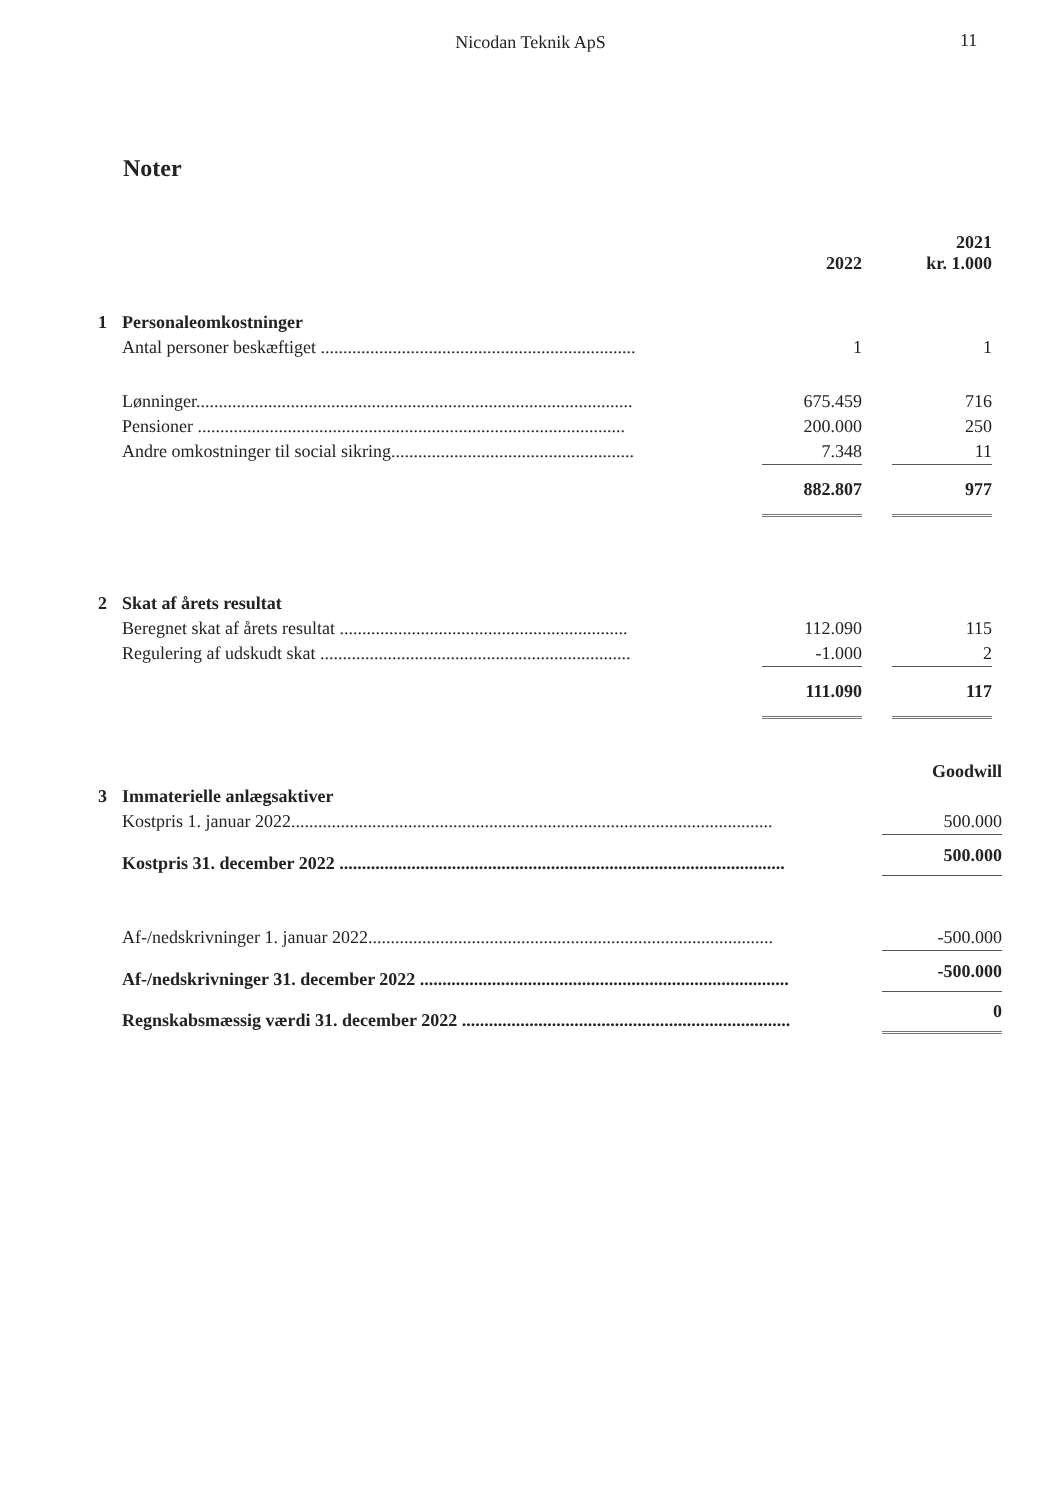Nicodan Teknik ApS 11
Noter
| | | 2022 | | 2021 kr. 1.000 |
| --- | --- | --- | --- | --- |
| 1 | Personaleomkostninger | | | |
| | Antal personer beskæftiget ...................................................................... | 1 | | 1 |
| | Lønninger................................................................................................. | 675.459 | | 716 |
| | Pensioner ............................................................................................... | 200.000 | | 250 |
| | Andre omkostninger til social sikring...................................................... | 7.348 | | 11 |
| | | 882.807 | | 977 |
| 2 | Skat af årets resultat | | | |
| | Beregnet skat af årets resultat ................................................................ | 112.090 | | 115 |
| | Regulering af udskudt skat ..................................................................... | -1.000 | | 2 |
| | | 111.090 | | 117 |
| | | Goodwill |
| --- | --- | --- |
| 3 | Immaterielle anlægsaktiver | |
| | Kostpris 1. januar 2022........................................................................................................... | 500.000 |
| | Kostpris 31. december 2022 ................................................................................................... | 500.000 |
| | Af-/nedskrivninger 1. januar 2022.......................................................................................... | -500.000 |
| | Af-/nedskrivninger 31. december 2022 .................................................................................. | -500.000 |
| | Regnskabsmæssig værdi 31. december 2022 ......................................................................... | 0 |